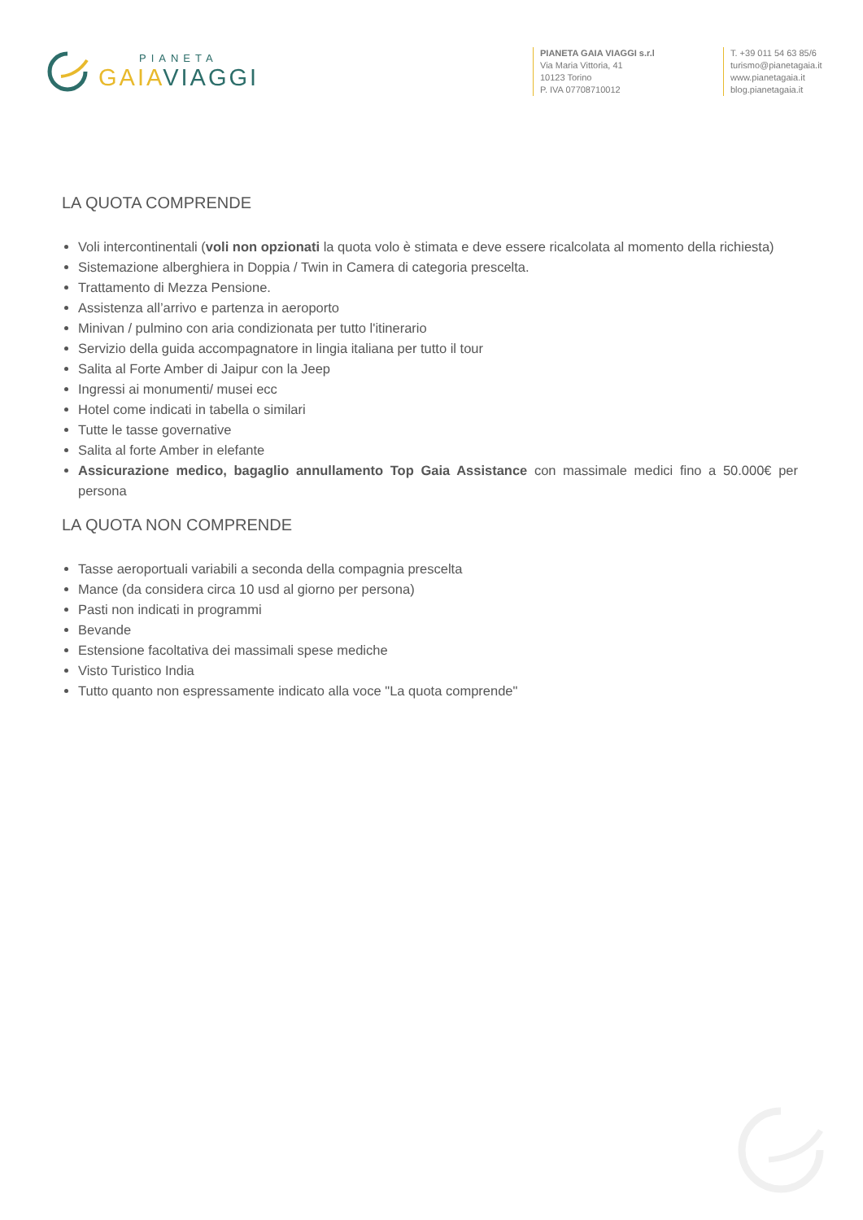PIANETA
GAIA VIAGGI
PIANETA GAIA VIAGGI s.r.l
Via Maria Vittoria, 41
10123 Torino
P. IVA 07708710012
T. +39 011 54 63 85/6
turismo@pianetagaia.it
www.pianetagaia.it
blog.pianetagaia.it
LA QUOTA COMPRENDE
Voli intercontinentali (voli non opzionati la quota volo è stimata e deve essere ricalcolata al momento della richiesta)
Sistemazione alberghiera in Doppia / Twin in Camera di categoria prescelta.
Trattamento di Mezza Pensione.
Assistenza all’arrivo e partenza in aeroporto
Minivan / pulmino con aria condizionata per tutto l'itinerario
Servizio della guida accompagnatore in lingia italiana per tutto il tour
Salita al Forte Amber di Jaipur con la Jeep
Ingressi ai monumenti/ musei ecc
Hotel come indicati in tabella o similari
Tutte le tasse governative
Salita al forte Amber in elefante
Assicurazione medico, bagaglio annullamento Top Gaia Assistance con massimale medici fino a 50.000€ per persona
LA QUOTA NON COMPRENDE
Tasse aeroportuali variabili a seconda della compagnia prescelta
Mance (da considera circa 10 usd al giorno per persona)
Pasti non indicati in programmi
Bevande
Estensione facoltativa dei massimali spese mediche
Visto Turistico India
Tutto quanto non espressamente indicato alla voce "La quota comprende"